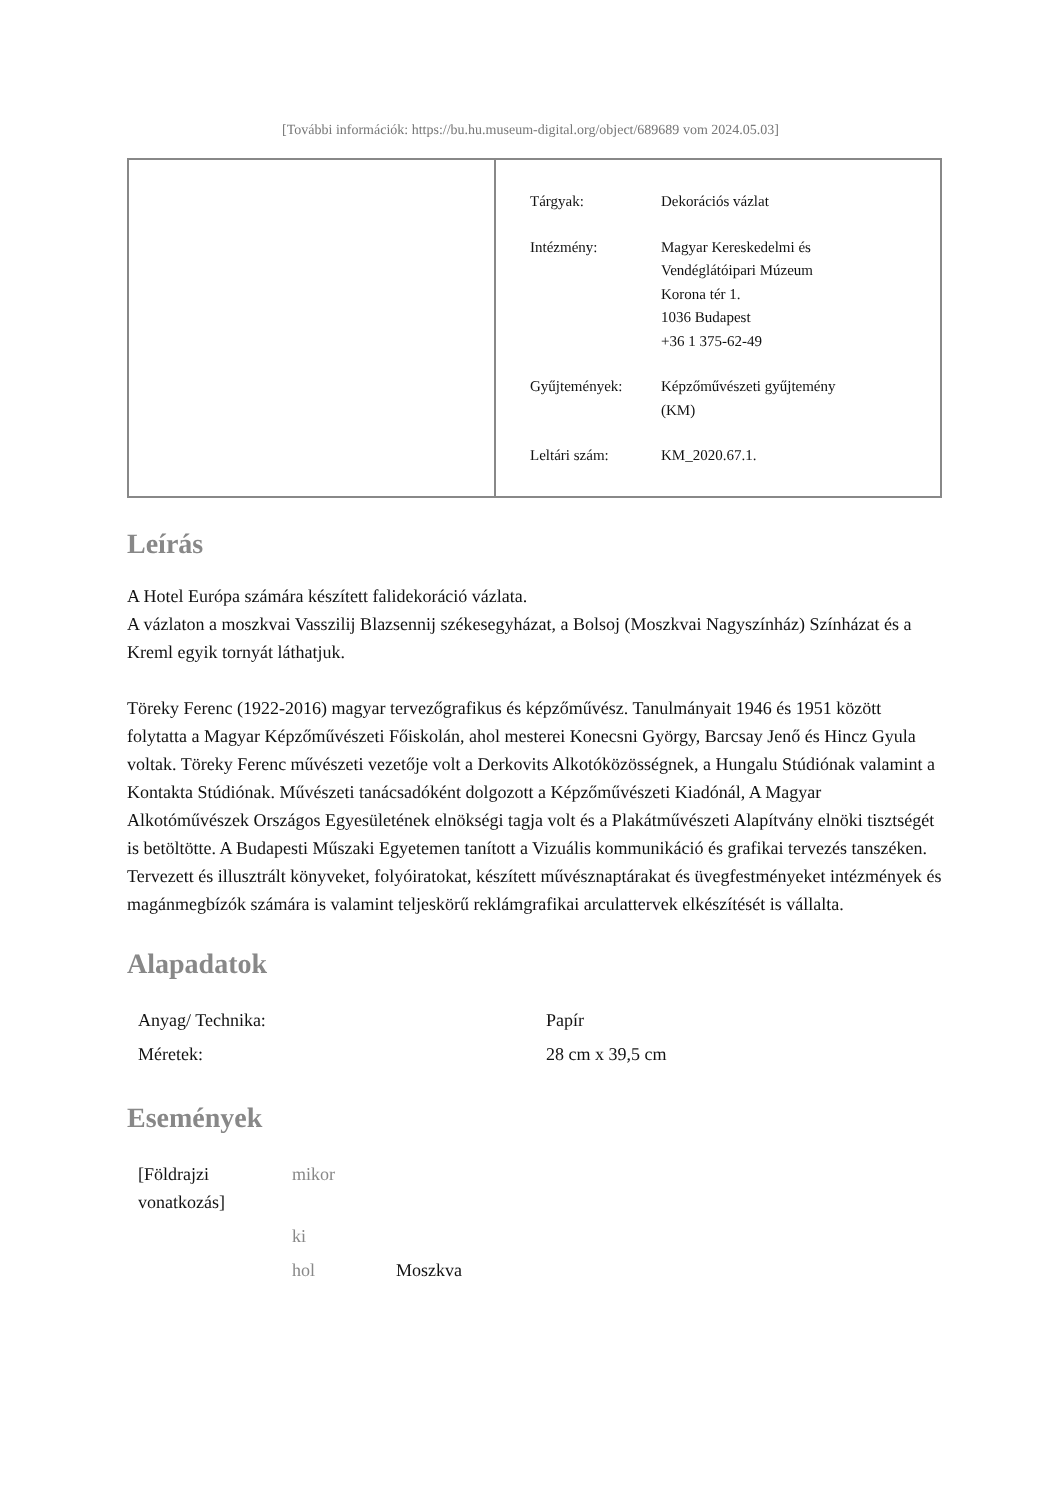[További információk: https://bu.hu.museum-digital.org/object/689689 vom 2024.05.03]
| Tárgyak: | Dekorációs vázlat |
| Intézmény: | Magyar Kereskedelmi és Vendéglátóipari Múzeum Korona tér 1. 1036 Budapest +36 1 375-62-49 |
| Gyűjtemények: | Képzőművészeti gyűjtemény (KM) |
| Leltári szám: | KM_2020.67.1. |
Leírás
A Hotel Európa számára készített falidekoráció vázlata.
A vázlaton a moszkvai Vasszilij Blazsennij székesegyházat, a Bolsoj (Moszkvai Nagyszínház) Színházat és a Kreml egyik tornyát láthatjuk.
Töreky Ferenc (1922-2016) magyar tervezőgrafikus és képzőművész. Tanulmányait 1946 és 1951 között folytatta a Magyar Képzőművészeti Főiskolán, ahol mesterei Konecsni György, Barcsay Jenő és Hincz Gyula voltak. Töreky Ferenc művészeti vezetője volt a Derkovits Alkotóközösségnek, a Hungalu Stúdiónak valamint a Kontakta Stúdiónak. Művészeti tanácsadóként dolgozott a Képzőművészeti Kiadónál, A Magyar Alkotóművészek Országos Egyesületének elnökségi tagja volt és a Plakátművészeti Alapítvány elnöki tisztségét is betöltötte. A Budapesti Műszaki Egyetemen tanított a Vizuális kommunikáció és grafikai tervezés tanszéken. Tervezett és illusztrált könyveket, folyóiratokat, készített művésznaptárakat és üvegfestményeket intézmények és magánmegbízók számára is valamint teljeskörű reklámgrafikai arculattervek elkészítését is vállalta.
Alapadatok
| Anyag/ Technika: | Papír |
| Méretek: | 28 cm x 39,5 cm |
Események
| [Földrajzi vonatkozás] | mikor | |
| | ki | |
| | hol | Moszkva |